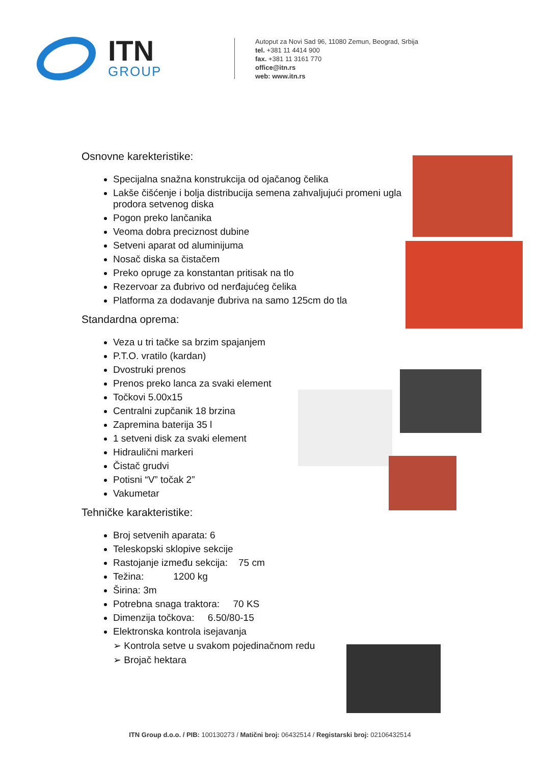ITN
GROUP
Autoput za Novi Sad 96, 11080 Zemun, Beograd, Srbija
tel. +381 11 4414 900
fax. +381 11 3161 770
office@itn.rs
web: www.itn.rs
Osnovne karekteristike:
Specijalna snažna konstrukcija od ojačanog čelika
Lakše čišćenje i bolja distribucija semena zahvaljujući promeni ugla prodora setvenog diska
Pogon preko lančanika
Veoma dobra preciznost dubine
Setveni aparat od aluminijuma
Nosač diska sa čistačem
Preko opruge za konstantan pritisak na tlo
Rezervoar za đubrivo od nerđajućeg čelika
Platforma za dodavanje đubriva na samo 125cm do tla
Standardna oprema:
Veza u tri tačke sa brzim spajanjem
P.T.O. vratilo (kardan)
Dvostruki prenos
Prenos preko lanca za svaki element
Točkovi 5.00x15
Centralni zupčanik 18 brzina
Zapremina baterija 35 l
1 setveni disk za svaki element
Hidraulični markeri
Čistač grudvi
Potisni “V” točak 2”
Vakumetar
Tehničke karakteristike:
Broj setvenih aparata: 6
Teleskopski sklopive sekcije
Rastojanje između sekcija: 75 cm
Težina: 1200 kg
Širina: 3m
Potrebna snaga traktora: 70 KS
Dimenzija točkova: 6.50/80-15
Elektronska kontrola isejavanja
➢ Kontrola setve u svakom pojedinačnom redu
➢ Brojač hektara
ITN Group d.o.o. / PIB: 100130273 / Matični broj: 06432514 / Registarski broj: 02106432514